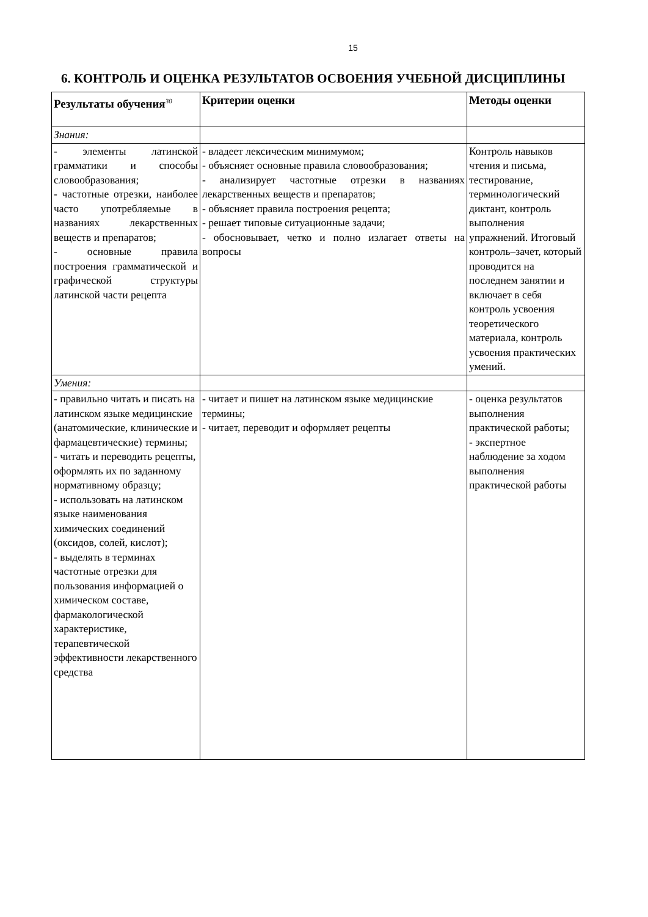15
6. КОНТРОЛЬ И ОЦЕНКА РЕЗУЛЬТАТОВ ОСВОЕНИЯ УЧЕБНОЙ ДИСЦИПЛИНЫ
| Результаты обучения<sup>30</sup> | Критерии оценки | Методы оценки |
| --- | --- | --- |
| Знания: | | |
| - элементы латинской грамматики и способы словообразования; - частотные отрезки, наиболее часто употребляемые в названиях лекарственных веществ и препаратов; - основные правила построения грамматической и графической структуры латинской части рецепта | - владеет лексическим минимумом; - объясняет основные правила словообразования; - анализирует частотные отрезки в названиях лекарственных веществ и препаратов; - объясняет правила построения рецепта; - решает типовые ситуационные задачи; - обосновывает, четко и полно излагает ответы на вопросы | Контроль навыков чтения и письма, тестирование, терминологический диктант, контроль выполнения упражнений. Итоговый контроль–зачет, который проводится на последнем занятии и включает в себя контроль усвоения теоретического материала, контроль усвоения практических умений. |
| Умения: | | |
| - правильно читать и писать на латинском языке медицинские (анатомические, клинические и фармацевтические) термины; - читать и переводить рецепты, оформлять их по заданному нормативному образцу; - использовать на латинском языке наименования химических соединений (оксидов, солей, кислот); - выделять в терминах частотные отрезки для пользования информацией о химическом составе, фармакологической характеристике, терапевтической эффективности лекарственного средства | - читает и пишет на латинском языке медицинские термины; - читает, переводит и оформляет рецепты | - оценка результатов выполнения практической работы; - экспертное наблюдение за ходом выполнения практической работы |